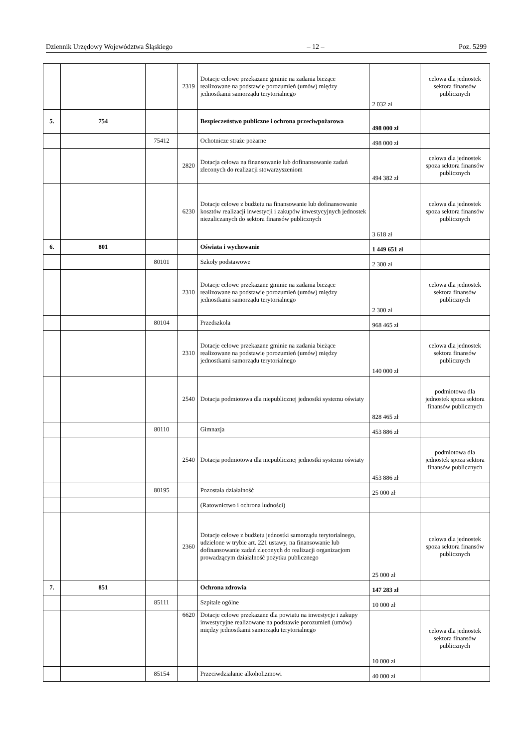Dziennik Urzędowy Województwa Śląskiego – 12 – Poz. 5299
| | | | 2319 | Dotacje celowe przekazane gminie na zadania bieżące realizowane na podstawie porozumień (umów) między jednostkami samorządu terytorialnego | 2 032 zł | celowa dla jednostek sektora finansów publicznych |
| 5. | 754 | | | Bezpieczeństwo publiczne i ochrona przeciwpożarowa | 498 000 zł | |
| | | 75412 | | Ochotnicze straże pożarne | 498 000 zł | |
| | | | 2820 | Dotacja celowa na finansowanie lub dofinansowanie zadań zleconych do realizacji stowarzyszeniom | 494 382 zł | celowa dla jednostek spoza sektora finansów publicznych |
| | | | 6230 | Dotacje celowe z budżetu na finansowanie lub dofinansowanie kosztów realizacji inwestycji i zakupów inwestycyjnych jednostek niezaliczanych do sektora finansów publicznych | 3 618 zł | celowa dla jednostek spoza sektora finansów publicznych |
| 6. | 801 | | | Oświata i wychowanie | 1 449 651 zł | |
| | | 80101 | | Szkoły podstawowe | 2 300 zł | |
| | | | 2310 | Dotacje celowe przekazane gminie na zadania bieżące realizowane na podstawie porozumień (umów) między jednostkami samorządu terytorialnego | 2 300 zł | celowa dla jednostek sektora finansów publicznych |
| | | 80104 | | Przedszkola | 968 465 zł | |
| | | | 2310 | Dotacje celowe przekazane gminie na zadania bieżące realizowane na podstawie porozumień (umów) między jednostkami samorządu terytorialnego | 140 000 zł | celowa dla jednostek sektora finansów publicznych |
| | | | 2540 | Dotacja podmiotowa dla niepublicznej jednostki systemu oświaty | 828 465 zł | podmiotowa dla jednostek spoza sektora finansów publicznych |
| | | 80110 | | Gimnazja | 453 886 zł | |
| | | | 2540 | Dotacja podmiotowa dla niepublicznej jednostki systemu oświaty | 453 886 zł | podmiotowa dla jednostek spoza sektora finansów publicznych |
| | | 80195 | | Pozostała działalność | 25 000 zł | |
| | | | | (Ratownictwo i ochrona ludności) | | |
| | | | 2360 | Dotacje celowe z budżetu jednostki samorządu terytorialnego, udzielone w trybie art. 221 ustawy, na finansowanie lub dofinansowanie zadań zleconych do realizacji organizacjom prowadzącym działalność pożytku publicznego | 25 000 zł | celowa dla jednostek spoza sektora finansów publicznych |
| 7. | 851 | | | Ochrona zdrowia | 147 283 zł | |
| | | 85111 | | Szpitale ogólne | 10 000 zł | |
| | | | 6620 | Dotacje celowe przekazane dla powiatu na inwestycje i zakupy inwestycyjne realizowane na podstawie porozumień (umów) między jednostkami samorządu terytorialnego | 10 000 zł | celowa dla jednostek sektora finansów publicznych |
| | | 85154 | | Przeciwdziałanie alkoholizmowi | 40 000 zł | |